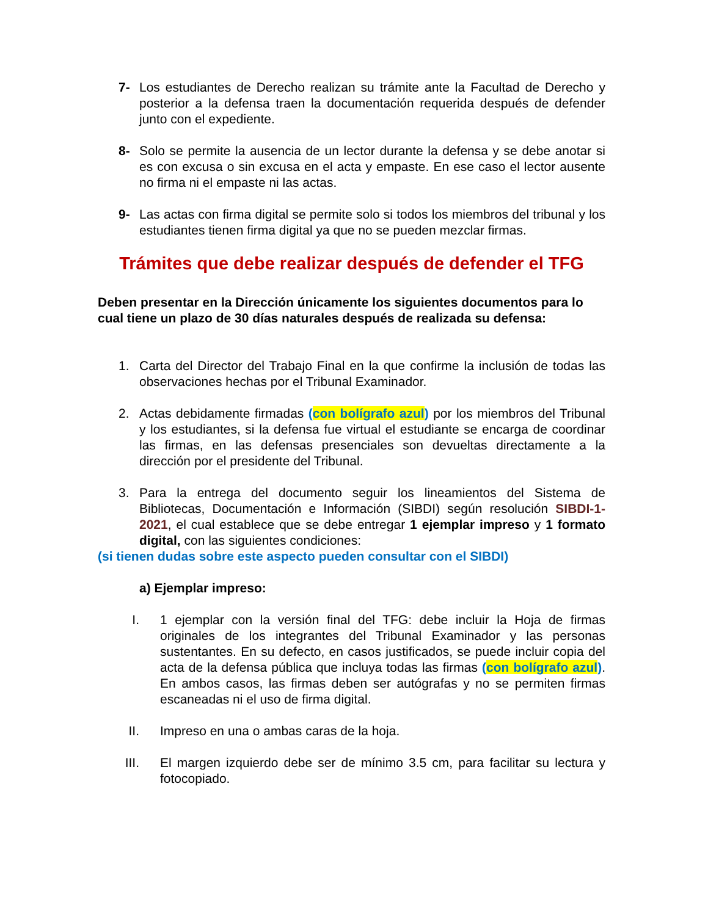7- Los estudiantes de Derecho realizan su trámite ante la Facultad de Derecho y posterior a la defensa traen la documentación requerida después de defender junto con el expediente.
8- Solo se permite la ausencia de un lector durante la defensa y se debe anotar si es con excusa o sin excusa en el acta y empaste. En ese caso el lector ausente no firma ni el empaste ni las actas.
9- Las actas con firma digital se permite solo si todos los miembros del tribunal y los estudiantes tienen firma digital ya que no se pueden mezclar firmas.
Trámites que debe realizar después de defender el TFG
Deben presentar en la Dirección únicamente los siguientes documentos para lo cual tiene un plazo de 30 días naturales después de realizada su defensa:
1. Carta del Director del Trabajo Final en la que confirme la inclusión de todas las observaciones hechas por el Tribunal Examinador.
2. Actas debidamente firmadas (con bolígrafo azul) por los miembros del Tribunal y los estudiantes, si la defensa fue virtual el estudiante se encarga de coordinar las firmas, en las defensas presenciales son devueltas directamente a la dirección por el presidente del Tribunal.
3. Para la entrega del documento seguir los lineamientos del Sistema de Bibliotecas, Documentación e Información (SIBDI) según resolución SIBDI-1-2021, el cual establece que se debe entregar 1 ejemplar impreso y 1 formato digital, con las siguientes condiciones:
(si tienen dudas sobre este aspecto pueden consultar con el SIBDI)
a) Ejemplar impreso:
I. 1 ejemplar con la versión final del TFG: debe incluir la Hoja de firmas originales de los integrantes del Tribunal Examinador y las personas sustentantes. En su defecto, en casos justificados, se puede incluir copia del acta de la defensa pública que incluya todas las firmas (con bolígrafo azul). En ambos casos, las firmas deben ser autógrafas y no se permiten firmas escaneadas ni el uso de firma digital.
II. Impreso en una o ambas caras de la hoja.
III. El margen izquierdo debe ser de mínimo 3.5 cm, para facilitar su lectura y fotocopiado.